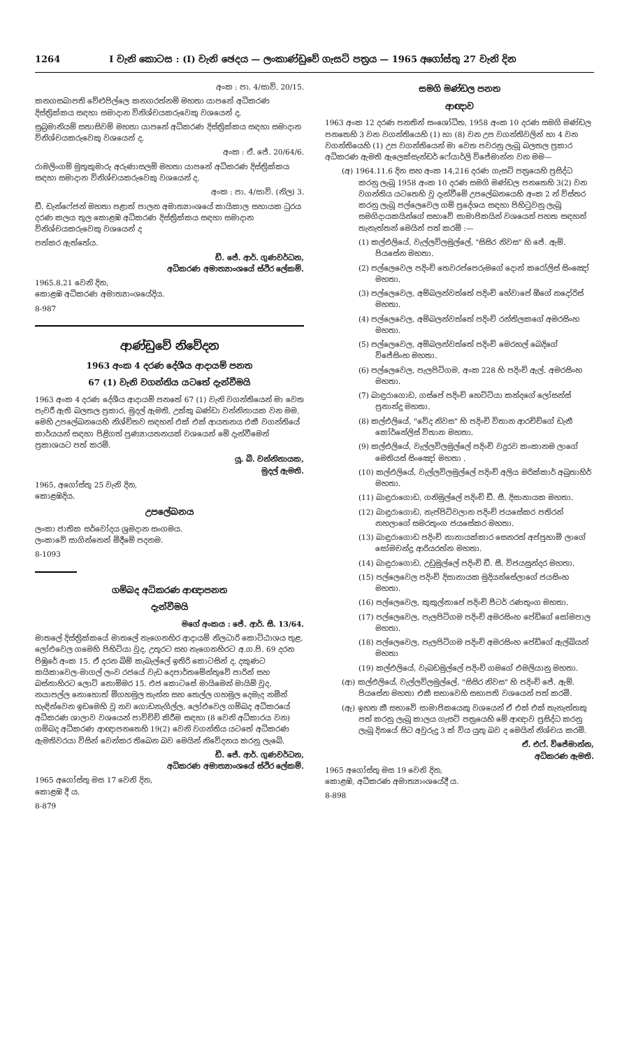1264 I වැනි කොටස : (I) වැනි ඡෙදය — ලංකාණ්ඩුවේ ගැසට් පත්‍රය — 1965 අගෝස්තු 27 වැනි දින
අංක : පා. 4/සාවි. 20/15.
කනගසබාපති වේළුපිල්ලෙ කනගරත්නම් මහතා යාපනේ අධිකරණ දිස්ත්‍රික්කය සඳහා සමාදාන විනිශ්චයකරුවෙකු වශයෙන් ද,
සුබ්‍රමානියම් සතාසිවම් මහතා යාපනේ අධිකරණ දිස්ත්‍රික්කය සඳහා සමාදාන විනිශ්චයකරුවෙකු වශයෙන් ද,
අංක : ඒ. ජේ. 20/64/6.
රාමලිංගම් මුතුකුමාරු අරුණාසලම් මහතා යාපනේ අධිකරණ දිස්ත්‍රික්කය සඳහා සමාදාන විනිශ්චයකරුවෙකු වශයෙන් ද,
අංක : පා. 4/සාවි. (නිල) 3.
ඩී. ඩැන්ෆේජන් මහතා පළාත් පාලන අමාත්‍යාංශයේ කායිකාල සහායක ධුරය දරණ කලය තුල කොළඹ අධිකරණ දිස්ත්‍රික්කය සඳහා සමාදාන විනිශ්චයකරුවෙකු වශයෙන් ද
පත්කර ඇත්තේය.
ඩී. ජේ. ආර්. ගුණවර්ධන,
අධිකරණ අමාත්‍යාංශයේ ස්ථිර ලේකම්.
1965.8.21 වෙනි දින,
කොළඹ අධිකරණ අමාත්‍යාංශයේදිය.
8-987
ආණ්ඩුවේ නිවේදන
1963 අංක 4 දරණ දේශීය ආදායම් පනත
67 (1) වැනි වගන්තිය යටතේ දැන්වීමයි
1963 අංක 4 දරණ දේශීය ආදායම් පනතේ 67 (1) වැනි වගන්තියෙන් මා වෙත පැවරී ඇති බලතල ප්‍රකාර, මුදල් ඇමති, උක්කු බණ්ඩා වන්නිනායක වන මම, මෙහි උපලේඛනයෙහි නිශ්චිතව සඳහන් එක් එක් ආයතනය එකී වගන්තියේ කාර්යයන් සඳහා පිළිගත් පුණ්‍යායතනයක් වශයෙන් මේ දැන්වීමෙන් ප්‍රකාශයට පත් කරමි.
යූ. බී. වන්නිනායක,
මුදල් ඇමති.
1965, අගෝස්තු 25 වැනි දින,
කොළඹදිය.
උපලේඛනය
ලංකා ජාතික සර්වෝදය ශ්‍රමදාන සංගමය.
ලංකාවේ සාගින්නෙන් මිදීමේ පදනම.
8-1093
ගම්බද අධිකරණ ආඥාපනත
දැන්වීමයි
මගේ අංකය : ජේ. ආර්. සී. 13/64.
මාතලේ දිස්ත්‍රික්කයේ මාතලේ නැගෙනහිර ආදායම් නිලධාරි කොට්ඨාශය තුළ, ලෝඑවෙල ගමෙහි පිහිටියා වූද, උතුරට සහ නැගෙනහිරට අ.ග.පි. 69 දරන පිඹුරේ අංක 15. ඒ දරන බිම් කැබැල්ලේ ඉතිරි කොටසින් ද, දකුණට කයිකාවෙල-මාගල් ලංව රජයේ වැඩ දෙපාර්තමේන්තුවේ පාරින් සහ බස්නාහිරට ලොට් නොම්මර 15. එජ කොටසේ මායිමෙන් මායිම් වූද, නයාපල්ල නොහොත් මිගහමුල තැන්න සහ තෙල්ල ගහමුල දෙමැද නමින් හැඳින්වෙන ඉඩමෙහි වූ නව ගොඩනැගිල්ල, ලෝඑවෙල ගම්බද අධිකරයේ අධිකරණ ශාලාව වශයෙන් පාවිච්චි කිරීම සඳහා (8 වෙනි අධිකාරය වන) ගම්බද අධිකරණ ආඥාපනතෙහි 19(2) වෙනි වගන්තිය යටතේ අධිකරණ ඇමතිවරයා විසින් වෙන්කර තිබෙන බව මෙයින් නිවේදනය කරනු ලැබේ.
ඩී. ජේ. ආර්. ගුණවර්ධන,
අධිකරණ අමාත්‍යාංශයේ ස්ථිර ලේකම්.
1965 අගෝස්තු මස 17 වෙනි දින,
කොළඹ දී ය.
8-879
සමගි මණ්ඩල පනත
ආඥාව
1963 අංක 12 දරණ පනතින් සංශෝධිත, 1958 අංක 10 දරණ සමගි මණ්ඩල පනතෙහි 3 වන වගන්තියෙහි (1) හා (8) වන උප වගන්තිවලින් හා 4 වන වගන්තියෙහි (1) උප වගන්තියෙන් මා වෙත පවරනු ලැබූ බලතල ප්‍රකාර අධිකරණ ඇමති ඇලෙක්සැන්ඩර් ෆේයාර්ලි විජේමාන්න වන මම—
(අ) 1964.11.6 දින සහ අංක 14,216 දරණ ගැසට් පත්‍රයෙහි ප්‍රසිද්ධ කරනු ලැබූ 1958 අංක 10 දරණ සමගි මණ්ඩල පනතෙහි 3(2) වන වගන්තිය යටතෙහි වූ දැන්වීමේ උපලේඛනයෙහි අංක 2 න් විස්තර කරනු ලැබූ පල්ලෙවෙල ගම් ප්‍රදේශය සඳහා පිහිටුවනු ලැබූ සමගිදායකයින්ගේ සභාවේ සාමාජිකයින් වශයෙන් පහත සඳහන් තැනැත්තන් මෙයින් පත් කරමි :—
(1) කල්එලියේ, වැල්ලවිලමුල්ලේ, "සිසිර නිවස" හි ජේ. ඇම්. පියසේන මහතා.
(2) පල්ලෙවෙල පදිංචි තෙවරප්පෙරුමගේ දොන් කරෝලිස් සිංඤෝ මහතා.
(3) පල්ලෙවෙල, අම්බලන්වත්තේ පදිංචි හේවාපේ ඕගේ නදෝරිස් මහතා.
(4) පල්ලෙවෙල, අම්බලන්වත්තේ පදිංචි රන්තිලකගේ අමරසිංහ මහතා.
(5) පල්ලෙවෙල, අම්බලන්වත්තේ පදිංචි මෙරහල් බෙදිගේ විජේසිංහ මහතා.
(6) පල්ලෙවෙල, පැලපිටිගම, අංක 228 හි පදිංචි ඇල්. අමරසිංහ මහතා.
(7) බාඳුරාගොඩ, ගස්පේ පදිංචි හෙට්ටියා කන්දගේ ලෝසන්ස් ප්‍රනාන්දු මහතා.
(8) කල්එලියේ, "වේද නිවස" හි පදිංචි විතාන ආරච්චිගේ ඩැනී කෝර්නේලිස් විතාන මහතා.
(9) කල්එලියේ, වැල්ලවිලමුල්ලේ පදිංචි වදුරව කංකානම ලාගේ මෙතියස් සිංඤෝ මහතා .
(10) කල්එලියේ, වැල්ලවිලමුල්ලේ පදිංචි අලිය මරික්කාර් අබුතාහිර් මහතා.
(11) බාඳුරාගොඩ, ගනිමුල්ලේ පදිංචි ඩී. සී. දිසානායක මහතා.
(12) බාඳුරාගොඩ, නැප්පිටිවලාන පදිංචි ජයසේකර පතිරන් නහලාගේ සමරතුංග ජයසේකර මහතා.
(13) බාඳුරාගොඩ පදිංචි නානායක්කාර සෙනරත් අප්පුහාමි ලාගේ සෝමචන්ද්‍ර ආරියරත්න මහතා.
(14) බාඳුරාගොඩ, උඩුමුල්ලේ පදිංචි ඩී. සී. විජයසුන්දර මහතා.
(15) පල්ලෙවෙල පදිංචි දිසානායක මුදියන්සේලාගේ ජයසිංහ මහතා.
(16) පල්ලෙවෙල, කුකුල්නාපේ පදිංචි පීටර් රණතුංග මහතා.
(17) පල්ලෙවෙල, පැලපිටිගම පදිංචි අමරසිංහ පේඩිගේ සෝමපාල මහතා.
(18) පල්ලෙවෙල, පැලපිටිගම පදිංචි අමරසිංහ පේඩිගේ ඇල්බියන් මහතා
(19) කල්එලියේ, වැබඩමුල්ලේ පදිංචි ගමගේ එමලියානු මහතා.
(ආ) කල්එලියේ, වැල්ලවිලමුල්ලේ, "සිසිර නිවස" හි පදිංචි ජේ. ඇම්. පියසේන මහතා එකී සභාවෙහි සභාපති වශයෙන් පත් කරමි.
(ඇ) ඉහත කී සභාවේ සාමාජිකයෙකු වශයෙන් ඒ එක් එක් තැනැත්තකු පත් කරනු ලැබූ කාලය ගැසට් පත්‍රයෙහි මේ ආඥාව ප්‍රසිද්ධ කරනු ලැබූ දිනයේ සිට අවුරුදු 3 ක් විය යුතු බව ද මෙයින් නිශ්චය කරමි.
ඒ. එෆ්. විජේමාන්න,
අධිකරණ ඇමති.
1965 අගෝස්තු මස 19 වෙනි දින,
කොළඹ, අධිකරණ අමාත්‍යාංශයේදී ය.
8-898